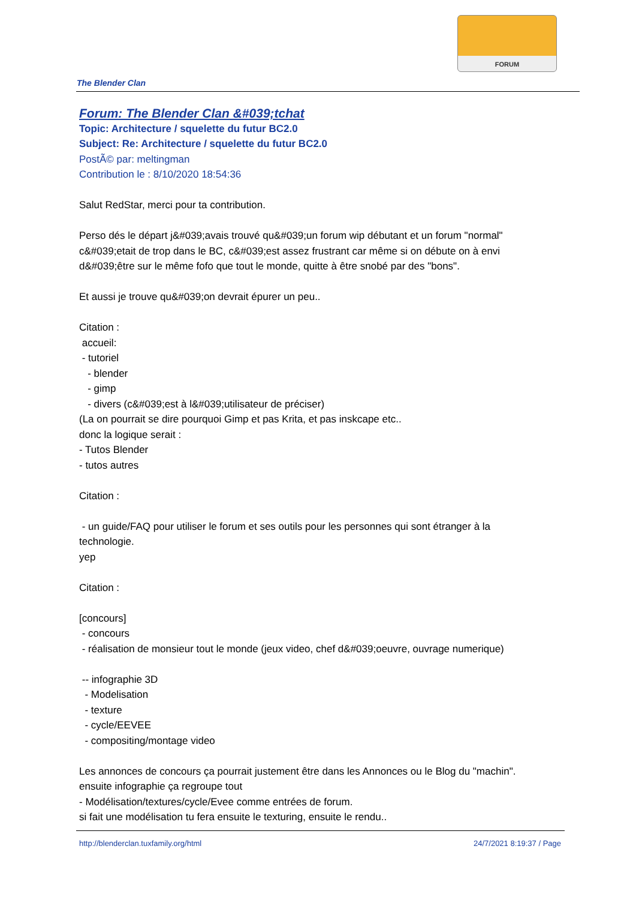FORUM
The Blender Clan
Forum: The Blender Clan &#039;tchat
Topic: Architecture / squelette du futur BC2.0
Subject: Re: Architecture / squelette du futur BC2.0
PostÃ© par: meltingman
Contribution le : 8/10/2020 18:54:36
Salut RedStar, merci pour ta contribution.
Perso dés le départ j&#039;avais trouvé qu&#039;un forum wip débutant et un forum "normal" c&#039;etait de trop dans le BC, c&#039;est assez frustrant car même si on débute on à envi d&#039;être sur le même fofo que tout le monde, quitte à être snobé par des "bons".
Et aussi je trouve qu&#039;on devrait épurer un peu..
Citation :
accueil:
- tutoriel
- blender
- gimp
- divers (c&#039;est à l&#039;utilisateur de préciser)
(La on pourrait se dire pourquoi Gimp et pas Krita, et pas inskcape etc..
donc la logique serait :
- Tutos Blender
- tutos autres
Citation :
- un guide/FAQ pour utiliser le forum et ses outils pour les personnes qui sont étranger à la technologie.
yep
Citation :
[concours]
- concours
- réalisation de monsieur tout le monde (jeux video, chef d&#039;oeuvre, ouvrage numerique)
-- infographie 3D
- Modelisation
- texture
- cycle/EEVEE
- compositing/montage video
Les annonces de concours ça pourrait justement être dans les Annonces ou le Blog du "machin".
ensuite infographie ça regroupe tout
- Modélisation/textures/cycle/Evee comme entrées de forum.
si fait une modélisation tu fera ensuite le texturing, ensuite le rendu..
http://blenderclan.tuxfamily.org/html 24/7/2021 8:19:37 / Page